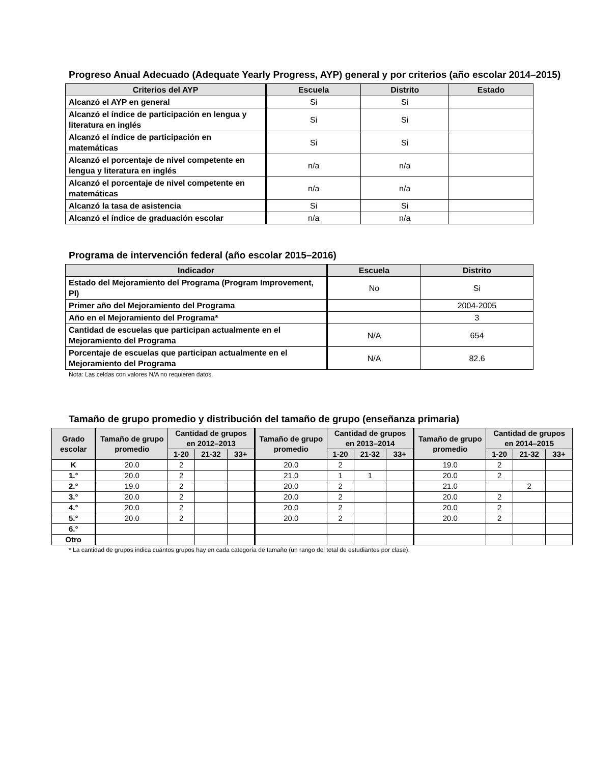Progreso Anual Adecuado (Adequate Yearly Progress, AYP) general y por criterios (año escolar 2014–2015)
| Criterios del AYP | Escuela | Distrito | Estado |
| --- | --- | --- | --- |
| Alcanzó el AYP en general | Si | Si | |
| Alcanzó el índice de participación en lengua y literatura en inglés | Si | Si | |
| Alcanzó el índice de participación en matemáticas | Si | Si | |
| Alcanzó el porcentaje de nivel competente en lengua y literatura en inglés | n/a | n/a | |
| Alcanzó el porcentaje de nivel competente en matemáticas | n/a | n/a | |
| Alcanzó la tasa de asistencia | Si | Si | |
| Alcanzó el índice de graduación escolar | n/a | n/a | |
Programa de intervención federal (año escolar 2015–2016)
| Indicador | Escuela | Distrito |
| --- | --- | --- |
| Estado del Mejoramiento del Programa (Program Improvement, PI) | No | Si |
| Primer año del Mejoramiento del Programa | | 2004-2005 |
| Año en el Mejoramiento del Programa* | | 3 |
| Cantidad de escuelas que participan actualmente en el Mejoramiento del Programa | N/A | 654 |
| Porcentaje de escuelas que participan actualmente en el Mejoramiento del Programa | N/A | 82.6 |
Nota: Las celdas con valores N/A no requieren datos.
Tamaño de grupo promedio y distribución del tamaño de grupo (enseñanza primaria)
| Grado escolar | Tamaño de grupo promedio | Cantidad de grupos en 2012–2013 | | | Tamaño de grupo promedio | Cantidad de grupos en 2013–2014 | | | Tamaño de grupo promedio | Cantidad de grupos en 2014–2015 | | |
| --- | --- | --- | --- | --- | --- | --- | --- | --- | --- | --- | --- | --- |
| | | 1-20 | 21-32 | 33+ | | 1-20 | 21-32 | 33+ | | 1-20 | 21-32 | 33+ |
| K | 20.0 | 2 | | | 20.0 | 2 | | | 19.0 | 2 | | |
| 1.° | 20.0 | 2 | | | 21.0 | 1 | 1 | | 20.0 | 2 | | |
| 2.° | 19.0 | 2 | | | 20.0 | 2 | | | 21.0 | | 2 | |
| 3.° | 20.0 | 2 | | | 20.0 | 2 | | | 20.0 | 2 | | |
| 4.° | 20.0 | 2 | | | 20.0 | 2 | | | 20.0 | 2 | | |
| 5.° | 20.0 | 2 | | | 20.0 | 2 | | | 20.0 | 2 | | |
| 6.° | | | | | | | | | | | | |
| Otro | | | | | | | | | | | | |
* La cantidad de grupos indica cuántos grupos hay en cada categoría de tamaño (un rango del total de estudiantes por clase).